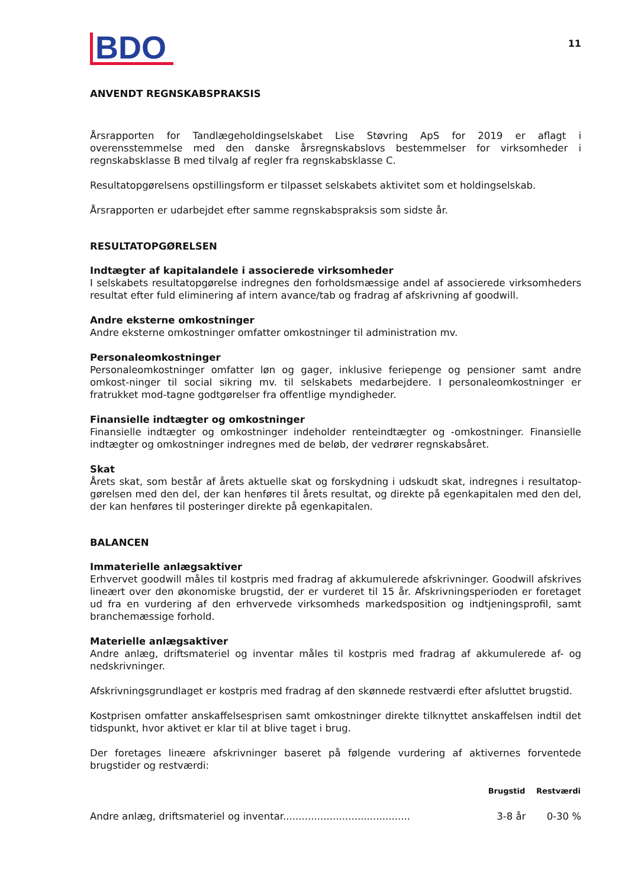BDO
11
ANVENDT REGNSKABSPRAKSIS
Årsrapporten for Tandlægeholdingselskabet Lise Støvring ApS for 2019 er aflagt i overensstemmelse med den danske årsregnskabslovs bestemmelser for virksomheder i regnskabsklasse B med tilvalg af regler fra regnskabsklasse C.
Resultatopgørelsens opstillingsform er tilpasset selskabets aktivitet som et holdingselskab.
Årsrapporten er udarbejdet efter samme regnskabspraksis som sidste år.
RESULTATOPGØRELSEN
Indtægter af kapitalandele i associerede virksomheder
I selskabets resultatopgørelse indregnes den forholdsmæssige andel af associerede virksomheders resultat efter fuld eliminering af intern avance/tab og fradrag af afskrivning af goodwill.
Andre eksterne omkostninger
Andre eksterne omkostninger omfatter omkostninger til administration mv.
Personaleomkostninger
Personaleomkostninger omfatter løn og gager, inklusive feriepenge og pensioner samt andre omkost-ninger til social sikring mv. til selskabets medarbejdere. I personaleomkostninger er fratrukket mod-tagne godtgørelser fra offentlige myndigheder.
Finansielle indtægter og omkostninger
Finansielle indtægter og omkostninger indeholder renteindtægter og -omkostninger. Finansielle indtægter og omkostninger indregnes med de beløb, der vedrører regnskabsåret.
Skat
Årets skat, som består af årets aktuelle skat og forskydning i udskudt skat, indregnes i resultatop-gørelsen med den del, der kan henføres til årets resultat, og direkte på egenkapitalen med den del, der kan henføres til posteringer direkte på egenkapitalen.
BALANCEN
Immaterielle anlægsaktiver
Erhvervet goodwill måles til kostpris med fradrag af akkumulerede afskrivninger. Goodwill afskrives lineært over den økonomiske brugstid, der er vurderet til 15 år. Afskrivningsperioden er foretaget ud fra en vurdering af den erhvervede virksomheds markedsposition og indtjeningsprofil, samt branchemæssige forhold.
Materielle anlægsaktiver
Andre anlæg, driftsmateriel og inventar måles til kostpris med fradrag af akkumulerede af- og nedskrivninger.
Afskrivningsgrundlaget er kostpris med fradrag af den skønnede restværdi efter afsluttet brugstid.
Kostprisen omfatter anskaffelsesprisen samt omkostninger direkte tilknyttet anskaffelsen indtil det tidspunkt, hvor aktivet er klar til at blive taget i brug.
Der foretages lineære afskrivninger baseret på følgende vurdering af aktivernes forventede brugstider og restværdi:
| | Brugstid | Restværdi |
| --- | --- | --- |
| Andre anlæg, driftsmateriel og inventar......................................... | 3-8 år | 0-30 % |